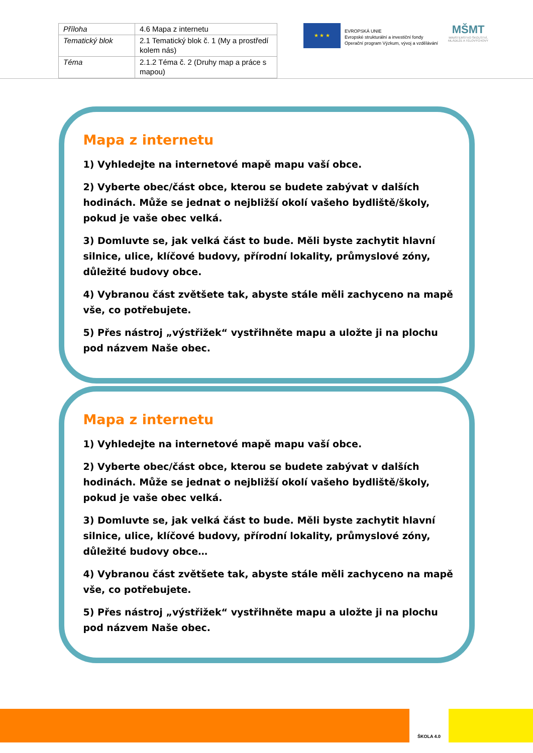| Příloha | 4.6 Mapa z internetu |
| Tematický blok | 2.1 Tematický blok č. 1 (My a prostředí kolem nás) |
| Téma | 2.1.2 Téma č. 2 (Druhy map a práce s mapou) |
★ ★ ★
EVROPSKÁ UNIE
Evropské strukturální a investiční fondy
Operační program Výzkum, vývoj a vzdělávání
MŠMT
MINISTERSTVO ŠKOLSTVÍ,
MLÁDEŽE A TĚLOVÝCHOVY
Mapa z internetu
1) Vyhledejte na internetové mapě mapu vaší obce.
2) Vyberte obec/část obce, kterou se budete zabývat v dalších hodinách. Může se jednat o nejbližší okolí vašeho bydliště/školy, pokud je vaše obec velká.
3) Domluvte se, jak velká část to bude. Měli byste zachytit hlavní silnice, ulice, klíčové budovy, přírodní lokality, průmyslové zóny, důležité budovy obce.
4) Vybranou část zvětšete tak, abyste stále měli zachyceno na mapě vše, co potřebujete.
5) Přes nástroj „výstřižek“ vystřihněte mapu a uložte ji na plochu pod názvem Naše obec.
Mapa z internetu
1) Vyhledejte na internetové mapě mapu vaší obce.
2) Vyberte obec/část obce, kterou se budete zabývat v dalších hodinách. Může se jednat o nejbližší okolí vašeho bydliště/školy, pokud je vaše obec velká.
3) Domluvte se, jak velká část to bude. Měli byste zachytit hlavní silnice, ulice, klíčové budovy, přírodní lokality, průmyslové zóny, důležité budovy obce…
4) Vybranou část zvětšete tak, abyste stále měli zachyceno na mapě vše, co potřebujete.
5) Přes nástroj „výstřižek“ vystřihněte mapu a uložte ji na plochu pod názvem Naše obec.
ŠKOLA 4.0